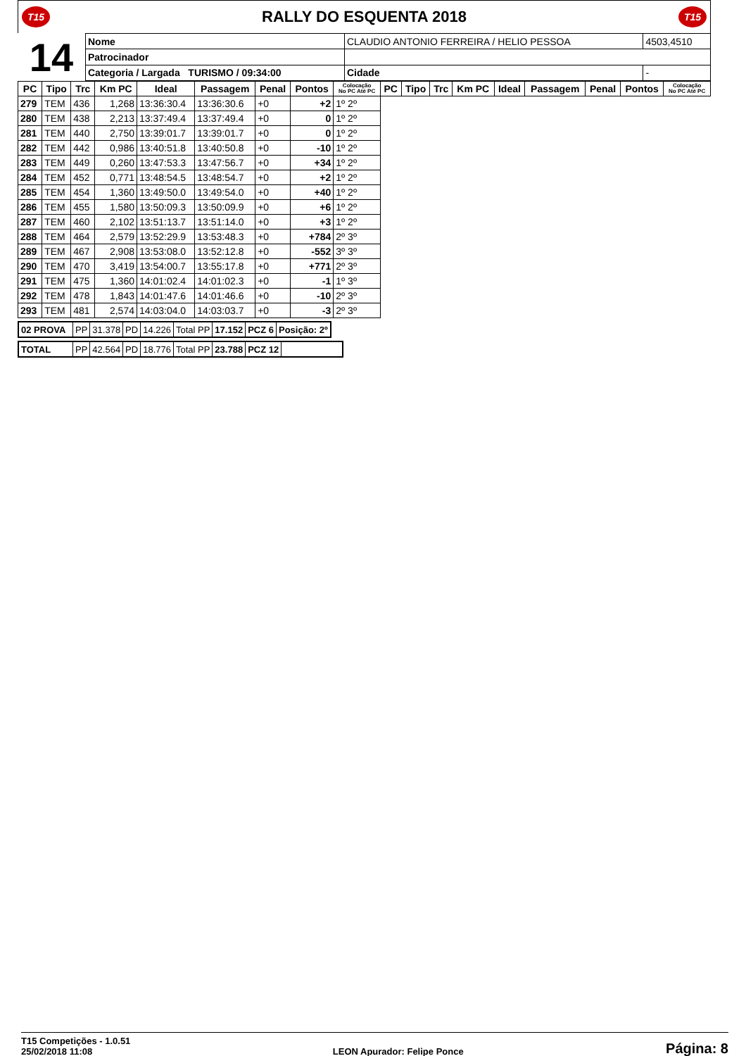T15 RALLY DO ESQUENTA 2018 T15
| 14 | Nome | CLAUDIO ANTONIO FERREIRA / HELIO PESSOA | | | 4503,4510 |
| | Patrocinador | | | | |
| | Categoria / Largada TURISMO / 09:34:00 | | Cidade | - | |
| PC | Tipo | Trc | Km PC | Ideal | Passagem | Penal | Pontos | Colocação No PC Até PC | PC | Tipo | Trc | Km PC | Ideal | Passagem | Penal | Pontos | Colocação No PC Até PC |
| --- | --- | --- | --- | --- | --- | --- | --- | --- | --- | --- | --- | --- | --- | --- | --- | --- | --- |
| 279 | TEM | 436 | 1,268 | 13:36:30.4 | 13:36:30.6 | +0 | +2 | 1º 2º | | | | | | | | | |
| 280 | TEM | 438 | 2,213 | 13:37:49.4 | 13:37:49.4 | +0 | 0 | 1º 2º | | | | | | | | | |
| 281 | TEM | 440 | 2,750 | 13:39:01.7 | 13:39:01.7 | +0 | 0 | 1º 2º | | | | | | | | | |
| 282 | TEM | 442 | 0,986 | 13:40:51.8 | 13:40:50.8 | +0 | -10 | 1º 2º | | | | | | | | | |
| 283 | TEM | 449 | 0,260 | 13:47:53.3 | 13:47:56.7 | +0 | +34 | 1º 2º | | | | | | | | | |
| 284 | TEM | 452 | 0,771 | 13:48:54.5 | 13:48:54.7 | +0 | +2 | 1º 2º | | | | | | | | | |
| 285 | TEM | 454 | 1,360 | 13:49:50.0 | 13:49:54.0 | +0 | +40 | 1º 2º | | | | | | | | | |
| 286 | TEM | 455 | 1,580 | 13:50:09.3 | 13:50:09.9 | +0 | +6 | 1º 2º | | | | | | | | | |
| 287 | TEM | 460 | 2,102 | 13:51:13.7 | 13:51:14.0 | +0 | +3 | 1º 2º | | | | | | | | | |
| 288 | TEM | 464 | 2,579 | 13:52:29.9 | 13:53:48.3 | +0 | +784 | 2º 3º | | | | | | | | | |
| 289 | TEM | 467 | 2,908 | 13:53:08.0 | 13:52:12.8 | +0 | -552 | 3º 3º | | | | | | | | | |
| 290 | TEM | 470 | 3,419 | 13:54:00.7 | 13:55:17.8 | +0 | +771 | 2º 3º | | | | | | | | | |
| 291 | TEM | 475 | 1,360 | 14:01:02.4 | 14:01:02.3 | +0 | -1 | 1º 3º | | | | | | | | | |
| 292 | TEM | 478 | 1,843 | 14:01:47.6 | 14:01:46.6 | +0 | -10 | 2º 3º | | | | | | | | | |
| 293 | TEM | 481 | 2,574 | 14:03:04.0 | 14:03:03.7 | +0 | -3 | 2º 3º | | | | | | | | | |
| 02 PROVA | PP | 31.378 | PD | 14.226 | Total PP | 17.152 | PCZ 6 | Posição: 2º |
| TOTAL | PP | 42.564 | PD | 18.776 | Total PP | 23.788 | PCZ 12 | |
T15 Competições - 1.0.51
25/02/2018 11:08
LEON Apurador: Felipe Ponce
Página: 8